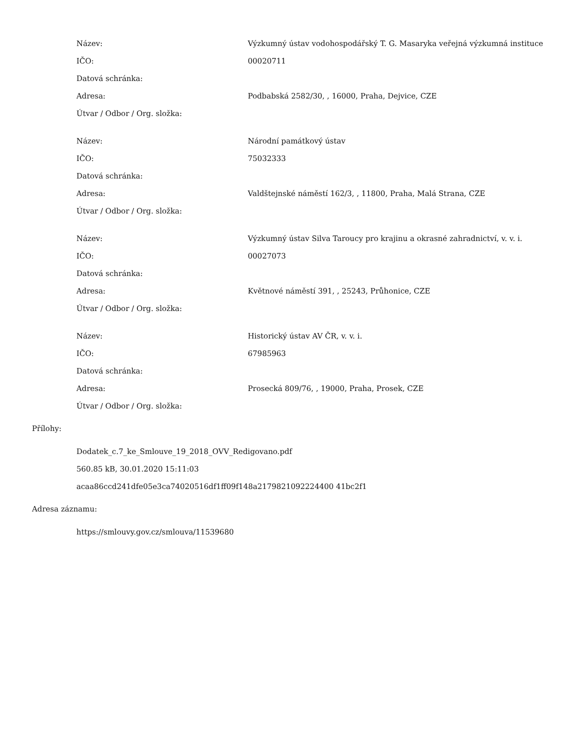| Název: | Výzkumný ústav vodohospodářský T. G. Masaryka veřejná výzkumná instituce |
| IČO: | 00020711 |
| Datová schránka: | |
| Adresa: | Podbabská 2582/30, , 16000, Praha, Dejvice, CZE |
| Útvar / Odbor / Org. složka: | |
| Název: | Národní památkový ústav |
| IČO: | 75032333 |
| Datová schránka: | |
| Adresa: | Valdštejnské náměstí 162/3, , 11800, Praha, Malá Strana, CZE |
| Útvar / Odbor / Org. složka: | |
| Název: | Výzkumný ústav Silva Taroucy pro krajinu a okrasné zahradnictví, v. v. i. |
| IČO: | 00027073 |
| Datová schránka: | |
| Adresa: | Květnové náměstí 391, , 25243, Průhonice, CZE |
| Útvar / Odbor / Org. složka: | |
| Název: | Historický ústav AV ČR, v. v. i. |
| IČO: | 67985963 |
| Datová schránka: | |
| Adresa: | Prosecká 809/76, , 19000, Praha, Prosek, CZE |
| Útvar / Odbor / Org. složka: | |
Přílohy:
Dodatek_c.7_ke_Smlouve_19_2018_OVV_Redigovano.pdf
560.85 kB, 30.01.2020 15:11:03
acaa86ccd241dfe05e3ca74020516df1ff09f148a2179821092224400 41bc2f1
Adresa záznamu:
https://smlouvy.gov.cz/smlouva/11539680